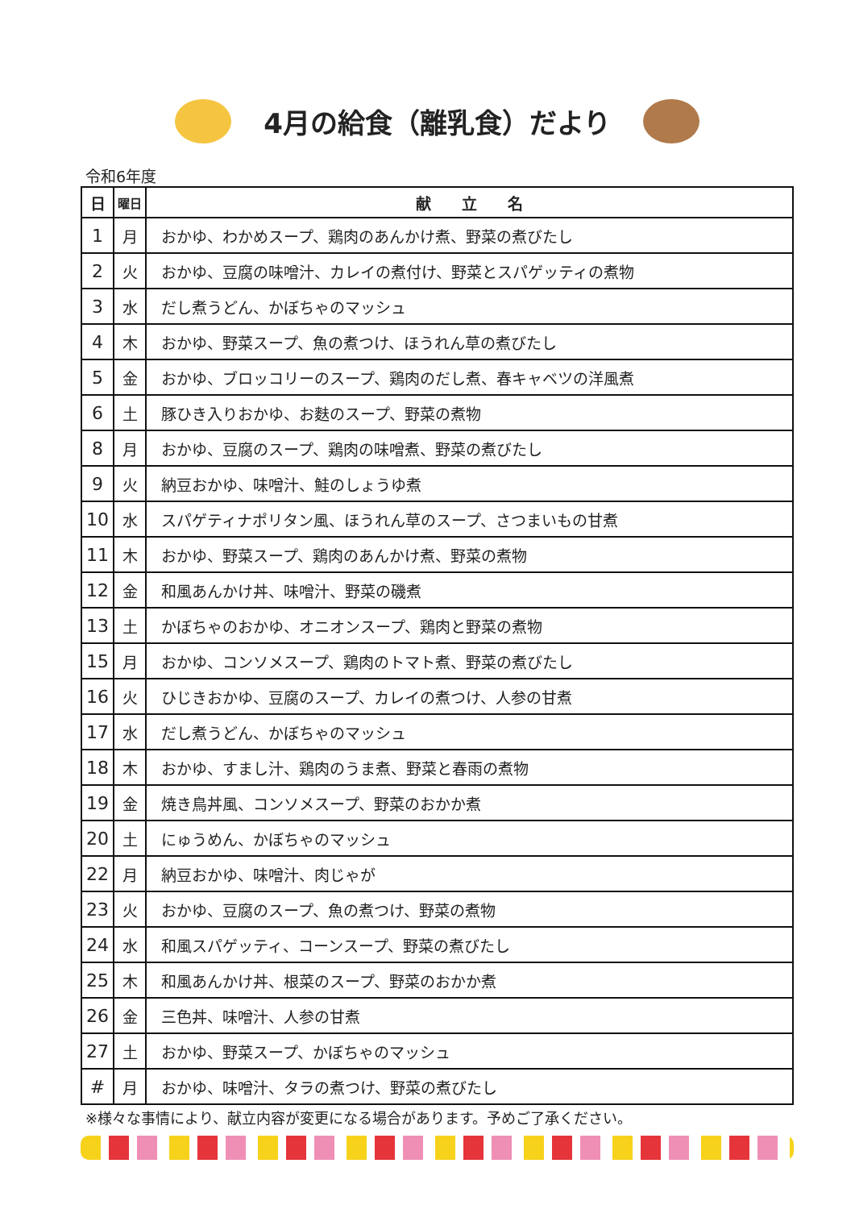4月の給食（離乳食）だより
令和6年度
| 日 | 曜日 | 献 立 名 |
| --- | --- | --- |
| 1 | 月 | おかゆ、わかめスープ、鶏肉のあんかけ煮、野菜の煮びたし |
| 2 | 火 | おかゆ、豆腐の味噌汁、カレイの煮付け、野菜とスパゲッティの煮物 |
| 3 | 水 | だし煮うどん、かぼちゃのマッシュ |
| 4 | 木 | おかゆ、野菜スープ、魚の煮つけ、ほうれん草の煮びたし |
| 5 | 金 | おかゆ、ブロッコリーのスープ、鶏肉のだし煮、春キャベツの洋風煮 |
| 6 | 土 | 豚ひき入りおかゆ、お麩のスープ、野菜の煮物 |
| 8 | 月 | おかゆ、豆腐のスープ、鶏肉の味噌煮、野菜の煮びたし |
| 9 | 火 | 納豆おかゆ、味噌汁、鮭のしょうゆ煮 |
| 10 | 水 | スパゲティナポリタン風、ほうれん草のスープ、さつまいもの甘煮 |
| 11 | 木 | おかゆ、野菜スープ、鶏肉のあんかけ煮、野菜の煮物 |
| 12 | 金 | 和風あんかけ丼、味噌汁、野菜の磯煮 |
| 13 | 土 | かぼちゃのおかゆ、オニオンスープ、鶏肉と野菜の煮物 |
| 15 | 月 | おかゆ、コンソメスープ、鶏肉のトマト煮、野菜の煮びたし |
| 16 | 火 | ひじきおかゆ、豆腐のスープ、カレイの煮つけ、人参の甘煮 |
| 17 | 水 | だし煮うどん、かぼちゃのマッシュ |
| 18 | 木 | おかゆ、すまし汁、鶏肉のうま煮、野菜と春雨の煮物 |
| 19 | 金 | 焼き鳥丼風、コンソメスープ、野菜のおかか煮 |
| 20 | 土 | にゅうめん、かぼちゃのマッシュ |
| 22 | 月 | 納豆おかゆ、味噌汁、肉じゃが |
| 23 | 火 | おかゆ、豆腐のスープ、魚の煮つけ、野菜の煮物 |
| 24 | 水 | 和風スパゲッティ、コーンスープ、野菜の煮びたし |
| 25 | 木 | 和風あんかけ丼、根菜のスープ、野菜のおかか煮 |
| 26 | 金 | 三色丼、味噌汁、人参の甘煮 |
| 27 | 土 | おかゆ、野菜スープ、かぼちゃのマッシュ |
| # | 月 | おかゆ、味噌汁、タラの煮つけ、野菜の煮びたし |
※様々な事情により、献立内容が変更になる場合があります。予めご了承ください。